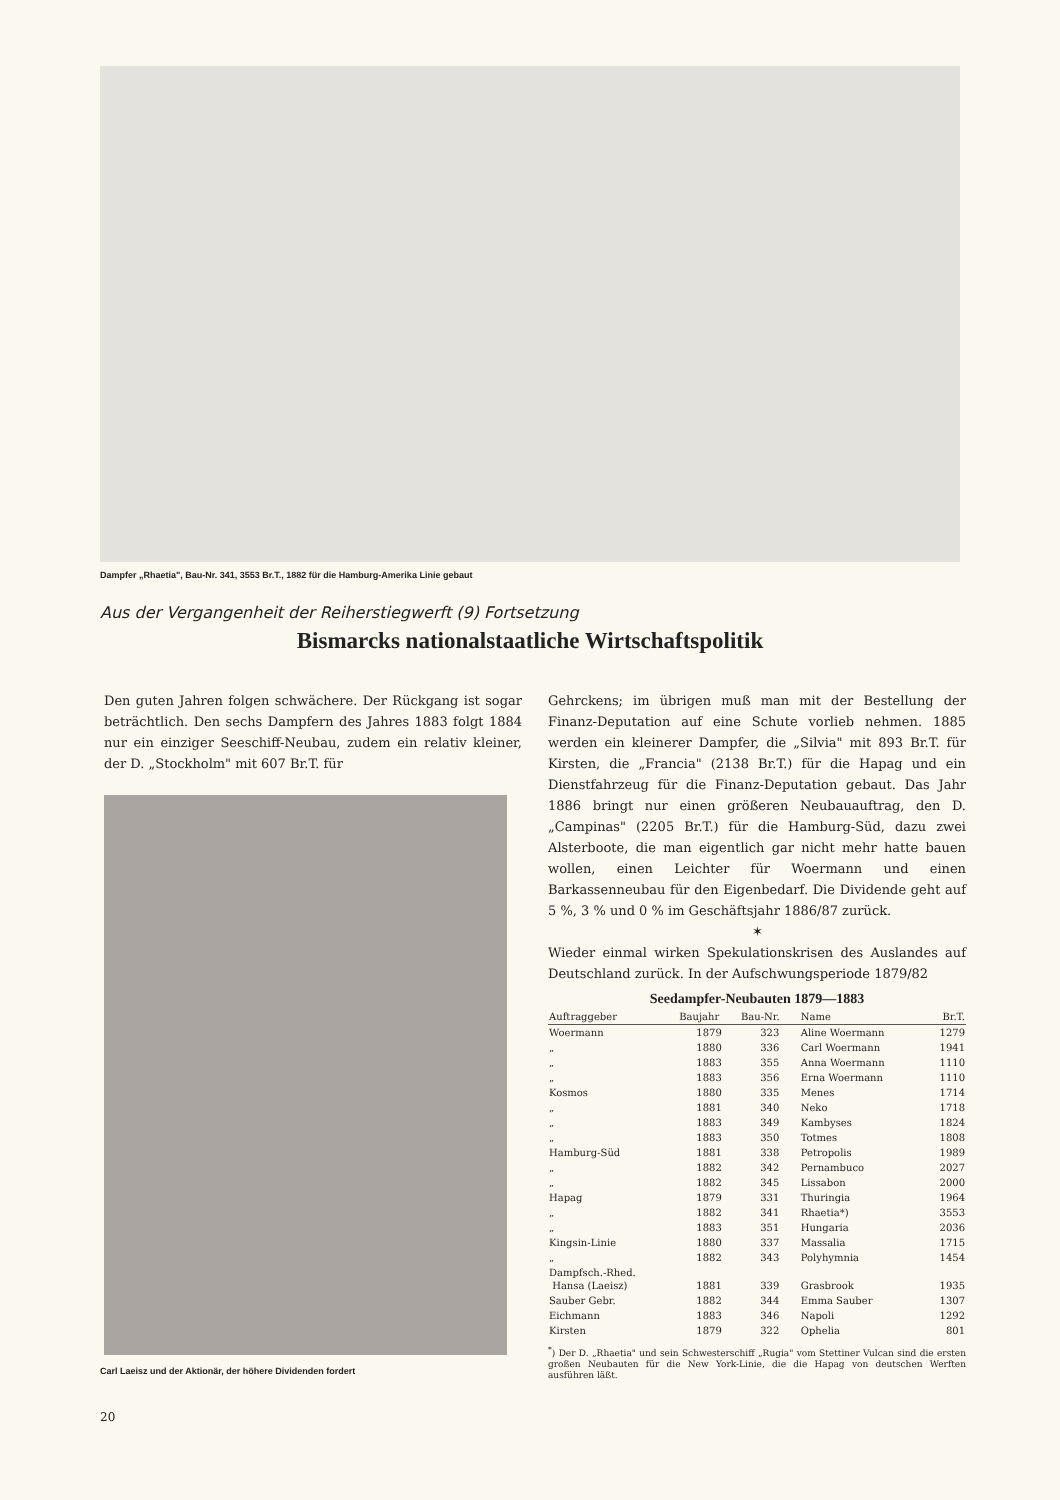Dampfer „Rhaetia", Bau-Nr. 341, 3553 Br.T., 1882 für die Hamburg-Amerika Linie gebaut
Aus der Vergangenheit der Reiherstiegwerft (9) Fortsetzung
Bismarcks nationalstaatliche Wirtschaftspolitik
Den guten Jahren folgen schwächere. Der Rückgang ist sogar beträchtlich. Den sechs Dampfern des Jahres 1883 folgt 1884 nur ein einziger Seeschiff-Neubau, zudem ein relativ kleiner, der D. „Stockholm" mit 607 Br.T. für
Carl Laeisz und der Aktionär, der höhere Dividenden fordert
Gehrckens; im übrigen muß man mit der Bestellung der Finanz-Deputation auf eine Schute vorlieb nehmen. 1885 werden ein kleinerer Dampfer, die „Silvia" mit 893 Br.T. für Kirsten, die „Francia" (2138 Br.T.) für die Hapag und ein Dienstfahrzeug für die Finanz-Deputation gebaut. Das Jahr 1886 bringt nur einen größeren Neubauauftrag, den D. „Campinas" (2205 Br.T.) für die Hamburg-Süd, dazu zwei Alsterboote, die man eigentlich gar nicht mehr hatte bauen wollen, einen Leichter für Woermann und einen Barkassenneubau für den Eigenbedarf. Die Dividende geht auf 5 %, 3 % und 0 % im Geschäftsjahr 1886/87 zurück.
✶
Wieder einmal wirken Spekulationskrisen des Auslandes auf Deutschland zurück. In der Aufschwungsperiode 1879/82
Seedampfer-Neubauten 1879—1883
| Auftraggeber | Baujahr | Bau-Nr. | Name | Br.T. |
| --- | --- | --- | --- | --- |
| Woermann | 1879 | 323 | Aline Woermann | 1279 |
| „ | 1880 | 336 | Carl Woermann | 1941 |
| „ | 1883 | 355 | Anna Woermann | 1110 |
| „ | 1883 | 356 | Erna Woermann | 1110 |
| Kosmos | 1880 | 335 | Menes | 1714 |
| „ | 1881 | 340 | Neko | 1718 |
| „ | 1883 | 349 | Kambyses | 1824 |
| „ | 1883 | 350 | Totmes | 1808 |
| Hamburg-Süd | 1881 | 338 | Petropolis | 1989 |
| „ | 1882 | 342 | Pernambuco | 2027 |
| „ | 1882 | 345 | Lissabon | 2000 |
| Hapag | 1879 | 331 | Thuringia | 1964 |
| „ | 1882 | 341 | Rhaetia*) | 3553 |
| „ | 1883 | 351 | Hungaria | 2036 |
| Kingsin-Linie | 1880 | 337 | Massalia | 1715 |
| „ | 1882 | 343 | Polyhymnia | 1454 |
| Dampfsch.-Rhed. Hansa (Laeisz) | 1881 | 339 | Grasbrook | 1935 |
| Sauber Gebr. | 1882 | 344 | Emma Sauber | 1307 |
| Eichmann | 1883 | 346 | Napoli | 1292 |
| Kirsten | 1879 | 322 | Ophelia | 801 |
<sup>*</sup>) Der D. „Rhaetia" und sein Schwesterschiff „Rugia" vom Stettiner Vulcan sind die ersten großen Neubauten für die New York-Linie, die die Hapag von deutschen Werften ausführen läßt.
20